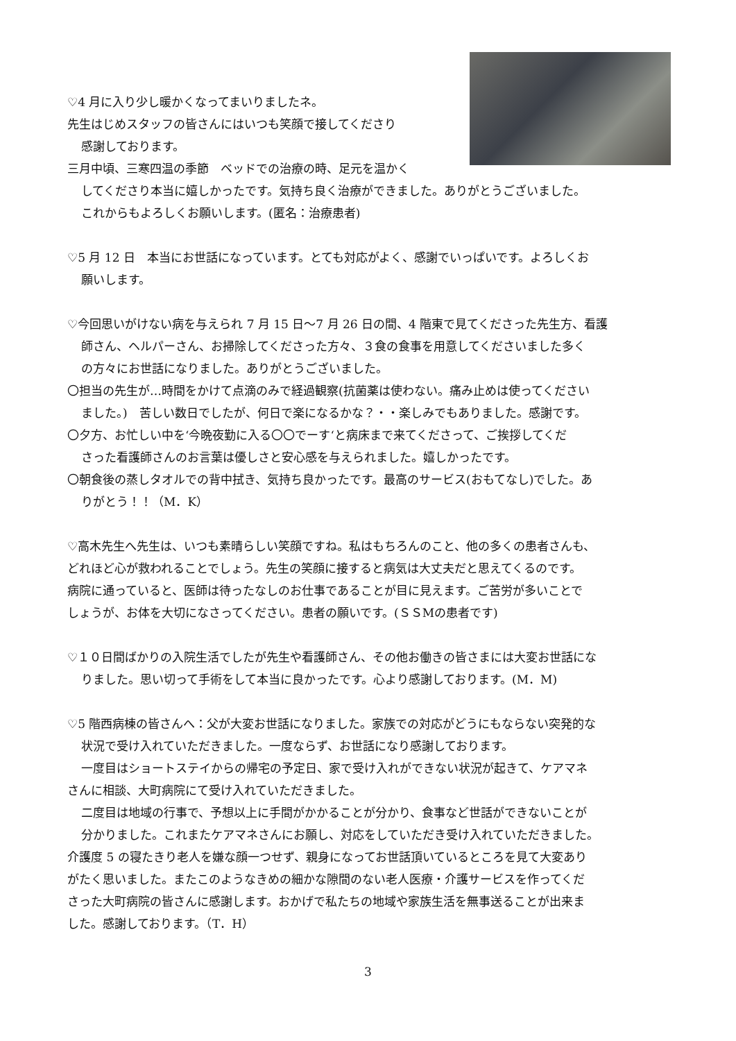♡4 月に入り少し暖かくなってまいりましたネ。
先生はじめスタッフの皆さんにはいつも笑顔で接してくださり
感謝しております。
三月中頃、三寒四温の季節　ベッドでの治療の時、足元を温かく
してくださり本当に嬉しかったです。気持ち良く治療ができました。ありがとうございました。
これからもよろしくお願いします。(匿名：治療患者)
♡5 月 12 日　本当にお世話になっています。とても対応がよく、感謝でいっぱいです。よろしくお
願いします。
♡今回思いがけない病を与えられ 7 月 15 日～7 月 26 日の間、4 階東で見てくださった先生方、看護
師さん、ヘルパーさん、お掃除してくださった方々、３食の食事を用意してくださいました多く
の方々にお世話になりました。ありがとうございました。
〇担当の先生が…時間をかけて点滴のみで経過観察(抗菌薬は使わない。痛み止めは使ってください
ました。)　苦しい数日でしたが、何日で楽になるかな？・・楽しみでもありました。感謝です。
〇夕方、お忙しい中を‘今晩夜勤に入る〇〇でーす‘と病床まで来てくださって、ご挨拶してくだ
さった看護師さんのお言葉は優しさと安心感を与えられました。嬉しかったです。
〇朝食後の蒸しタオルでの背中拭き、気持ち良かったです。最高のサービス(おもてなし)でした。あ
りがとう！！（M．K）
♡高木先生へ先生は、いつも素晴らしい笑顔ですね。私はもちろんのこと、他の多くの患者さんも、
どれほど心が救われることでしょう。先生の笑顔に接すると病気は大丈夫だと思えてくるのです。
病院に通っていると、医師は待ったなしのお仕事であることが目に見えます。ご苦労が多いことで
しょうが、お体を大切になさってください。患者の願いです。(ＳＳMの患者です)
♡１０日間ばかりの入院生活でしたが先生や看護師さん、その他お働きの皆さまには大変お世話にな
りました。思い切って手術をして本当に良かったです。心より感謝しております。(M．M)
♡5 階西病棟の皆さんへ：父が大変お世話になりました。家族での対応がどうにもならない突発的な
状況で受け入れていただきました。一度ならず、お世話になり感謝しております。
一度目はショートステイからの帰宅の予定日、家で受け入れができない状況が起きて、ケアマネ
さんに相談、大町病院にて受け入れていただきました。
二度目は地域の行事で、予想以上に手間がかかることが分かり、食事など世話ができないことが
分かりました。これまたケアマネさんにお願し、対応をしていただき受け入れていただきました。
介護度 5 の寝たきり老人を嫌な顔一つせず、親身になってお世話頂いているところを見て大変あり
がたく思いました。またこのようなきめの細かな隙間のない老人医療・介護サービスを作ってくだ
さった大町病院の皆さんに感謝します。おかげで私たちの地域や家族生活を無事送ることが出来ま
した。感謝しております。（T．H）
3